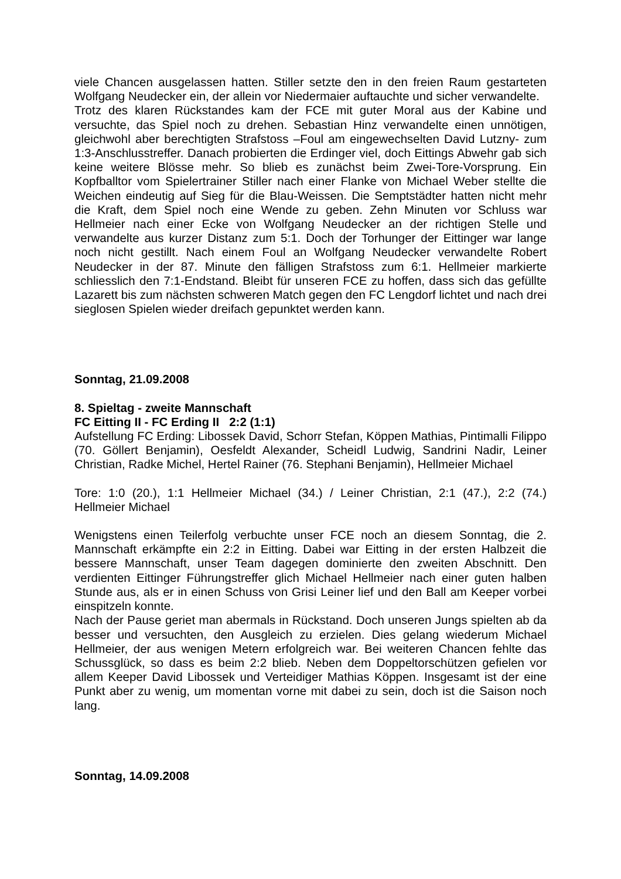viele Chancen ausgelassen hatten. Stiller setzte den in den freien Raum gestarteten Wolfgang Neudecker ein, der allein vor Niedermaier auftauchte und sicher verwandelte.
Trotz des klaren Rückstandes kam der FCE mit guter Moral aus der Kabine und versuchte, das Spiel noch zu drehen. Sebastian Hinz verwandelte einen unnötigen, gleichwohl aber berechtigten Strafstoss –Foul am eingewechselten David Lutzny- zum 1:3-Anschlusstreffer. Danach probierten die Erdinger viel, doch Eittings Abwehr gab sich keine weitere Blösse mehr. So blieb es zunächst beim Zwei-Tore-Vorsprung. Ein Kopfballtor vom Spielertrainer Stiller nach einer Flanke von Michael Weber stellte die Weichen eindeutig auf Sieg für die Blau-Weissen. Die Semptstädter hatten nicht mehr die Kraft, dem Spiel noch eine Wende zu geben. Zehn Minuten vor Schluss war Hellmeier nach einer Ecke von Wolfgang Neudecker an der richtigen Stelle und verwandelte aus kurzer Distanz zum 5:1. Doch der Torhunger der Eittinger war lange noch nicht gestillt. Nach einem Foul an Wolfgang Neudecker verwandelte Robert Neudecker in der 87. Minute den fälligen Strafstoss zum 6:1. Hellmeier markierte schliesslich den 7:1-Endstand. Bleibt für unseren FCE zu hoffen, dass sich das gefüllte Lazarett bis zum nächsten schweren Match gegen den FC Lengdorf lichtet und nach drei sieglosen Spielen wieder dreifach gepunktet werden kann.
Sonntag, 21.09.2008
8. Spieltag - zweite Mannschaft
FC Eitting II - FC Erding II 2:2 (1:1)
Aufstellung FC Erding: Libossek David, Schorr Stefan, Köppen Mathias, Pintimalli Filippo (70. Göllert Benjamin), Oesfeldt Alexander, Scheidl Ludwig, Sandrini Nadir, Leiner Christian, Radke Michel, Hertel Rainer (76. Stephani Benjamin), Hellmeier Michael
Tore: 1:0 (20.), 1:1 Hellmeier Michael (34.) / Leiner Christian, 2:1 (47.), 2:2 (74.) Hellmeier Michael
Wenigstens einen Teilerfolg verbuchte unser FCE noch an diesem Sonntag, die 2. Mannschaft erkämpfte ein 2:2 in Eitting. Dabei war Eitting in der ersten Halbzeit die bessere Mannschaft, unser Team dagegen dominierte den zweiten Abschnitt. Den verdienten Eittinger Führungstreffer glich Michael Hellmeier nach einer guten halben Stunde aus, als er in einen Schuss von Grisi Leiner lief und den Ball am Keeper vorbei einspitzeln konnte.
Nach der Pause geriet man abermals in Rückstand. Doch unseren Jungs spielten ab da besser und versuchten, den Ausgleich zu erzielen. Dies gelang wiederum Michael Hellmeier, der aus wenigen Metern erfolgreich war. Bei weiteren Chancen fehlte das Schussglück, so dass es beim 2:2 blieb. Neben dem Doppeltorschützen gefielen vor allem Keeper David Libossek und Verteidiger Mathias Köppen. Insgesamt ist der eine Punkt aber zu wenig, um momentan vorne mit dabei zu sein, doch ist die Saison noch lang.
Sonntag, 14.09.2008